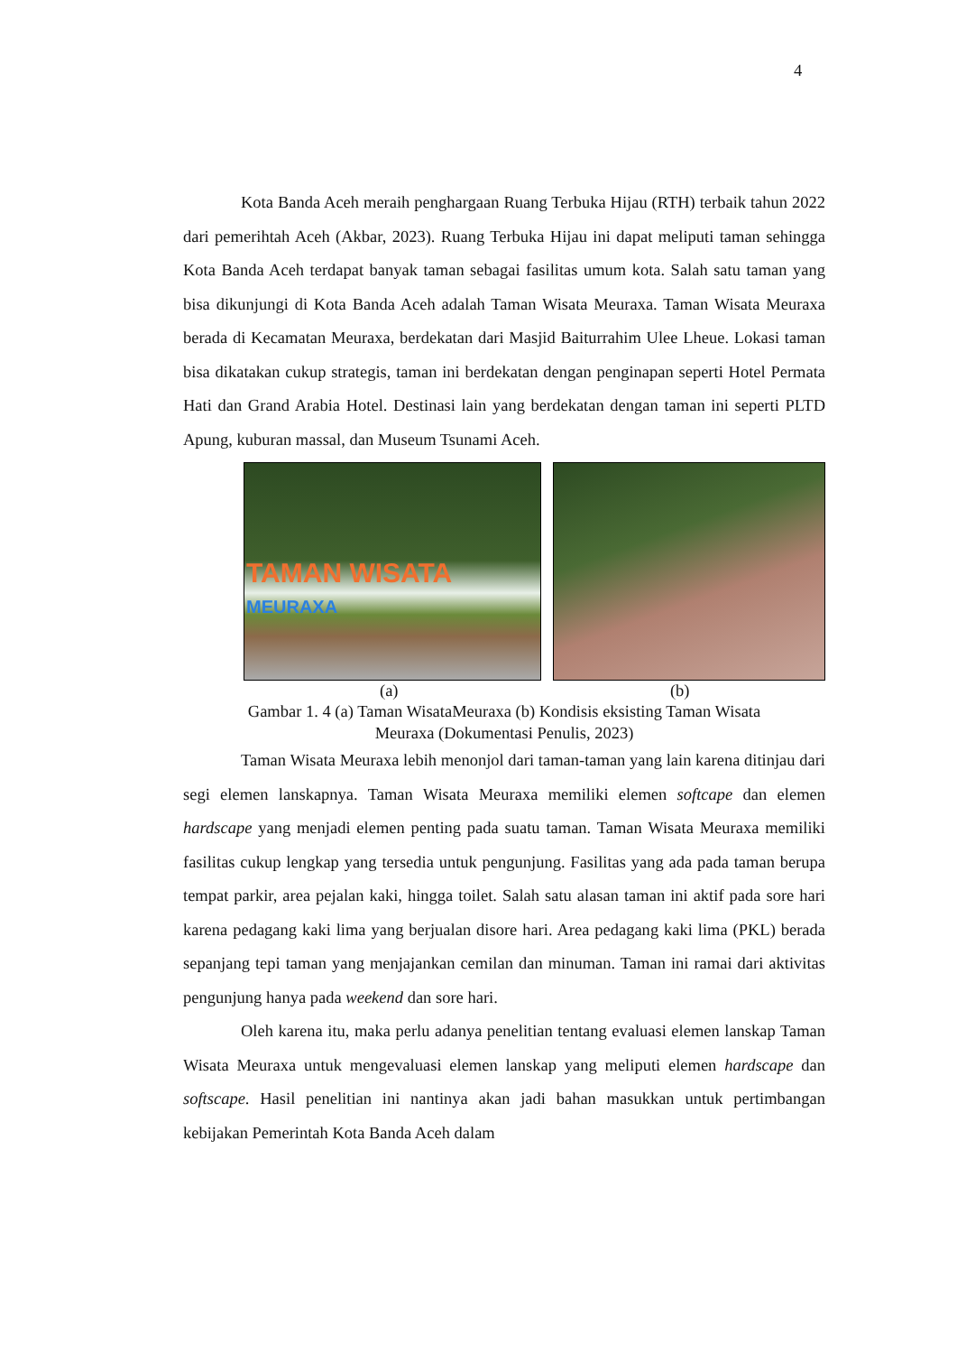4
Kota Banda Aceh meraih penghargaan Ruang Terbuka Hijau (RTH) terbaik tahun 2022 dari pemerihtah Aceh (Akbar, 2023). Ruang Terbuka Hijau ini dapat meliputi taman sehingga Kota Banda Aceh terdapat banyak taman sebagai fasilitas umum kota. Salah satu taman yang bisa dikunjungi di Kota Banda Aceh adalah Taman Wisata Meuraxa. Taman Wisata Meuraxa berada di Kecamatan Meuraxa, berdekatan dari Masjid Baiturrahim Ulee Lheue. Lokasi taman bisa dikatakan cukup strategis, taman ini berdekatan dengan penginapan seperti Hotel Permata Hati dan Grand Arabia Hotel. Destinasi lain yang berdekatan dengan taman ini seperti PLTD Apung, kuburan massal, dan Museum Tsunami Aceh.
TAMAN WISATA MEURAXA
(a) (b)
Gambar 1. 4 (a) Taman WisataMeuraxa (b) Kondisis eksisting Taman Wisata
Meuraxa (Dokumentasi Penulis, 2023)
Taman Wisata Meuraxa lebih menonjol dari taman-taman yang lain karena ditinjau dari segi elemen lanskapnya. Taman Wisata Meuraxa memiliki elemen softcape dan elemen hardscape yang menjadi elemen penting pada suatu taman. Taman Wisata Meuraxa memiliki fasilitas cukup lengkap yang tersedia untuk pengunjung. Fasilitas yang ada pada taman berupa tempat parkir, area pejalan kaki, hingga toilet. Salah satu alasan taman ini aktif pada sore hari karena pedagang kaki lima yang berjualan disore hari. Area pedagang kaki lima (PKL) berada sepanjang tepi taman yang menjajankan cemilan dan minuman. Taman ini ramai dari aktivitas pengunjung hanya pada weekend dan sore hari.
Oleh karena itu, maka perlu adanya penelitian tentang evaluasi elemen lanskap Taman Wisata Meuraxa untuk mengevaluasi elemen lanskap yang meliputi elemen hardscape dan softscape. Hasil penelitian ini nantinya akan jadi bahan masukkan untuk pertimbangan kebijakan Pemerintah Kota Banda Aceh dalam